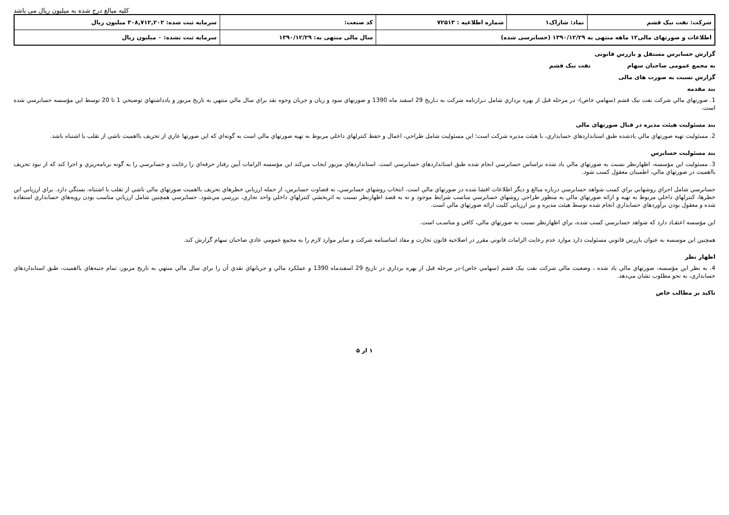کلیه مبالغ درج شده به میلیون ریال می باشد
| شرکت: نفت نیک قشم | نماد: شاراک۱ | شماره اطلاعیه : ۷۲۵۱۳ | کد صنعت: | سرمایه ثبت شده: ۳۰۸,۷۱۲,۲۰۲ میلیون ریال |
| اطلاعات و صورتهای مالی۱۲ ماهه منتهی به ۱۳۹۰/۱۲/۲۹ (حسابرسی شده) | | | سال مالی منتهی به: ۱۳۹۰/۱۲/۲۹ | سرمایه ثبت نشده: ۰ میلیون ریال |
گزارش حسابرس مستقل و بازرس قانونی
به مجمع عمومی صاحبان سهام نفت نیک قشم
گزارش نسبت به صورت های مالی
بند مقدمه
1. صورتهاي مالي شركت نفت نيک قشم (سهامي خاص)- در مرحله قبل از بهره برداري شامل تـرازنامه شركت به تـاريخ 29 اسفند ماه 1390 و صورتهاي سود و زيان و جريان وجوه نقد براي سال مالي منتهي به تاريخ مزبور و يادداشتهاي توضيحي 1 تا 20 توسط اين مؤسسه حسابرسي شده است.
بند مسئولیت هیئت مدیره در قبال صورتهای مالی
2. مسئوليت تهيه صورتهاي مالي يادشده طبق استانداردهاي حسابداري، با هيئت مديره شركت است؛ اين مسئوليت شامل طراحي، اعمال و حفظ كنترلهاي داخلي مربوط به تهيه صورتهاي مالي است به گونه‌اي كه اين صورتها عاري از تحريف بااهميت ناشي از تقلب يا اشتباه باشد.
بند مسئولیت حسابرس
3. مسئوليت اين مؤسسه، اظهارنظر نسبت به صورتهاي مالي ياد شده براساس حسابرسي انجام شده طبق استانداردهاي حسابرسي است. استانداردهاي مزبور ايجاب مي‌كند اين مؤسسه الزامات آيين رفتار حرفه‌اي را رعايت و حسابرسي را به گونه برنامه‌ريزي و اجرا كند كه از نبود تحريف بااهميت در صورتهاي مالي، اطمينان معقول كسب شود.
حسابرسي شامل اجراي روشهايي براي كسب شواهد حسابرسي درباره مبالغ و ديگر اطلاعات افشا شده در صورتهاي مالي است. انتخاب روشهاي حسابرسي، به قضاوت حسابرس، از جمله ارزيابي خطرهاي تحريف بااهميت صورتهاي مالي ناشي از تقلب يا اشتباه، بستگي دارد. براي ارزيابي اين خطرها، كنترلهاي داخلي مربوط به تهيه و ارائه صورتهاي مالي به منظور طراحي روشهاي حسابرسي مناسب شرايط موجود و نه به قصد اظهارنظر نسبت به اثربخشي كنترلهاي داخلي واحد تجاري، بررسي مي‌شود. حسابرسي همچنين شامل ارزيابي مناسب بودن رويه‌هاي حسابداري استفاده شده و معقول بودن برآوردهاي حسابداري انجام شده توسط هيئت مديره و نيز ارزيابي كليت ارائه صورتهاي مالي است.
اين مؤسسه اعتقـاد دارد كه شواهد حسابرسي كسب شده، براي اظهارنظر نسبت به صورتهاي مالي، كافي و مناسـب است.
همچنين اين موسسه به عنوان بازرس قانوني مسئوليت دارد موارد عدم رعايت الزامات قانوني مقرر در اصلاحيه قانون تجارت و مفاد اساسنامه شركت و ساير موارد لازم را به مجمع عمومي عادي صاحبان سهام گزارش كند.
اظهار نظر
4. به نظر اين مؤسسه، صورتهاي مالي ياد شده ، وضعيت مالي شركت نفت نيک قشم (سهامي خاص)-در مرحله قبل از بهره برداري در تاريخ 29 اسفندماه 1390 و عملكرد مالي و جريانهاي نقدي آن را براي سال مالي منتهي به تاريخ مزبور، تمام جنبه‌هاي بااهميت، طبق استانداردهاي حسابداري، به نحو مطلوب نشان مي‌دهد.
تاکید بر مطالب خاص
۱ از ۵